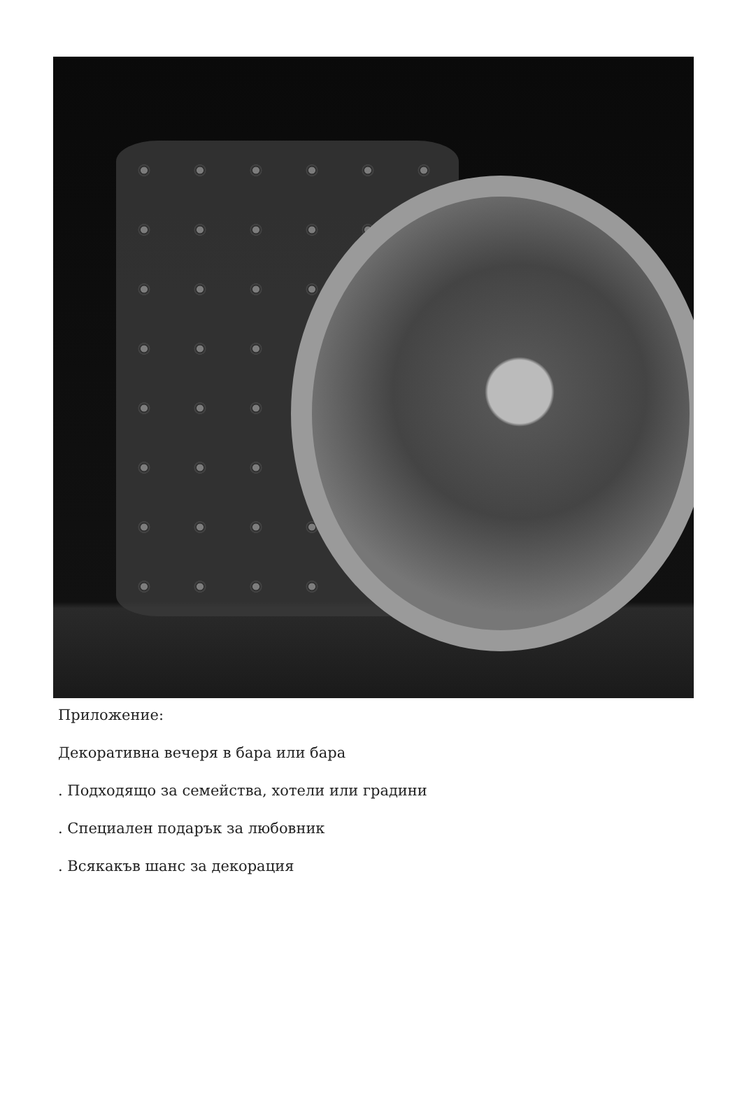Приложение:
Декоративна вечеря в бара или бара
. Подходящо за семейства, хотели или градини
. Специален подарък за любовник
. Всякакъв шанс за декорация